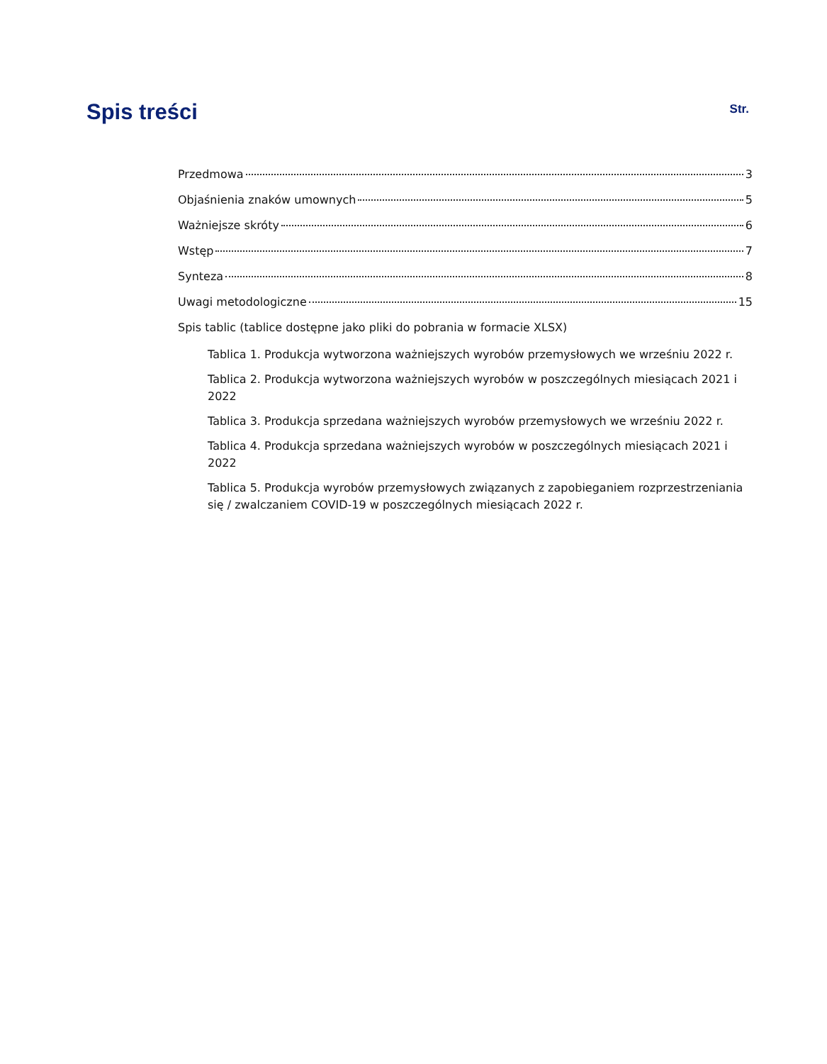Spis treści
Str.
Przedmowa 3
Objaśnienia znaków umownych 5
Ważniejsze skróty 6
Wstęp 7
Synteza 8
Uwagi metodologiczne 15
Spis tablic (tablice dostępne jako pliki do pobrania w formacie XLSX)
Tablica 1. Produkcja wytworzona ważniejszych wyrobów przemysłowych we wrześniu 2022 r.
Tablica 2. Produkcja wytworzona ważniejszych wyrobów w poszczególnych miesiącach 2021 i 2022
Tablica 3. Produkcja sprzedana ważniejszych wyrobów przemysłowych we wrześniu 2022 r.
Tablica 4. Produkcja sprzedana ważniejszych wyrobów w poszczególnych miesiącach 2021 i 2022
Tablica 5. Produkcja wyrobów przemysłowych związanych z zapobieganiem rozprzestrzeniania się / zwalczaniem COVID-19 w poszczególnych miesiącach 2022 r.